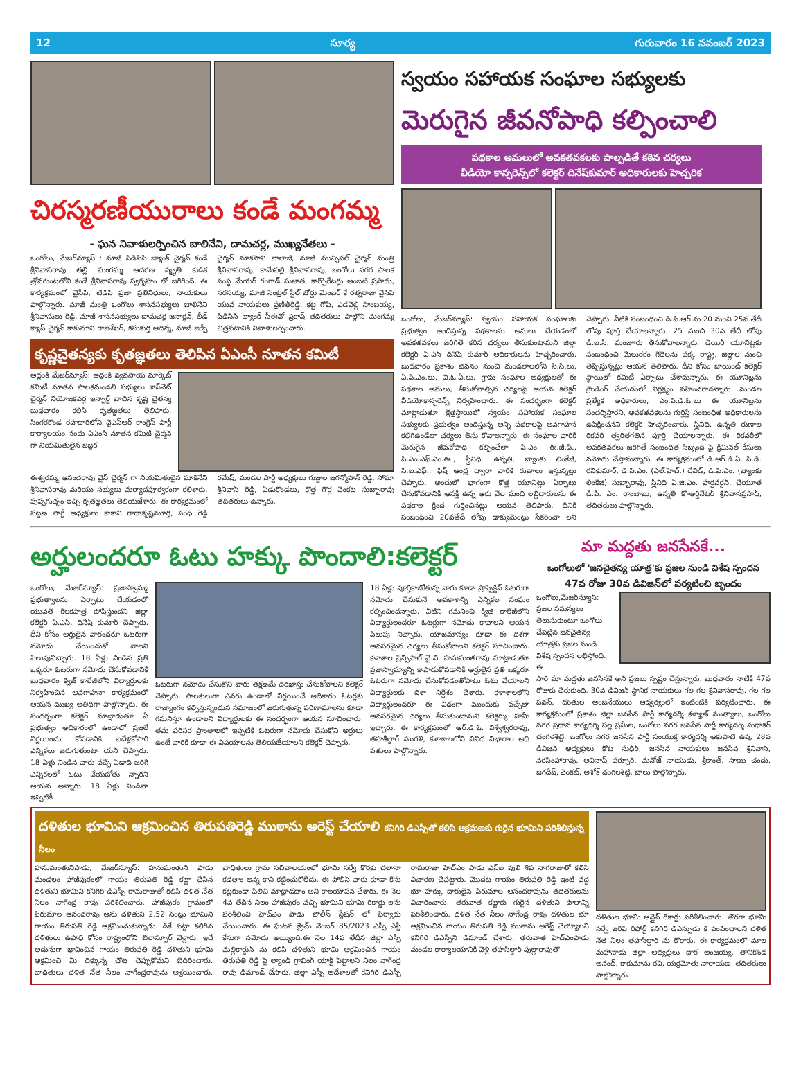12 సూర్య గురువారం 16 నవంబర్ 2023
చిరస్మరణీయురాలు కండే మంగమ్మ
- ఘన నివాళులర్పించిన బాలినేని, దామచర్ల, ముఖ్యనేతలు -
ఒంగోలు, మేజర్‌న్యూస్ : మాజీ పిడిసిసి బ్యాంక్ చైర్మన్ కండే శ్రీనివాసరావు తల్లి మంగమ్మ ఆదరణ స్మృతి కుడిక త్రోవగుంటలోని కండే శ్రీనివాసరావు స్వగృహం లో జరిగింది. ఈ కార్యక్రమంలో వైసీపి, టిడిపి ప్రజా ప్రతినిధులు, నాయకులు పాల్గొన్నారు. మాజీ మంత్రి ఒంగోలు శాసనసభ్యులు బాలినేని శ్రీనివాసులు రెడ్డి, మాజీ శాసనసభ్యులు దామచర్ల జనార్ధన్, లీడ్ క్యాప్ చైర్మన్ కాకుమాని రాజశేఖర్, కసుకుర్తి ఆదిన్న, మాజీ జడ్పీ చైర్మన్ నూకసాని బాలాజీ, మాజీ మున్సిపల్ చైర్మన్ మంత్రి శ్రీనివాసరావు, కామేపల్లి శ్రీనివాసరావు, ఒంగోలు నగర పాలక సంస్థ మేయర్ గంగాడ్ సుజాత, కార్పొరేటర్లు అంబటి ప్రసాదు, నరసయ్య, మాజీ సెంట్రల్ స్టీల్ బోర్డు మెంబర్ కే రత్నరాజు వైసిపి యువ నాయకులు ప్రణీత్‌రెడ్డి, కట్ట గోపి, ఎడవెల్లి సాంబయ్య, పిడిసిసి బ్యాంక్ సీఈవో ప్రకాష్ తదితరులు పాల్గొని మంగమ్మ చిత్రపటానికి నివాళులర్పించారు.
కృష్ణచైతన్యకు కృతజ్ఞతలు తెలిపిన ఏఎంసీ నూతన కమిటీ
అద్దంకి మేజర్‌న్యూస్: అద్దంకి వ్యవసాయ మార్కెట్ కమిటీ నూతన పాలకమండలి సభ్యులు శాప్‌నెట్ చైర్మన్ నియోజకవర్గ ఇన్చార్జ్ బాచిన కృష్ణ చైతన్య బుధవారం కలిసి కృతజ్ఞతలు తెలిపారు. సింగరకొండ రహదారిలోని వైఎస్ఆర్ కాంగ్రెస్ పార్టీ కార్యాలయం నందు ఏఎంసి నూతన కమిటీ చైర్మన్ గా నియమితులైన జజ్జర
ఈశ్వరమ్మ ఆనందరావు వైస్ చైర్మన్ గా నియమితులైన మాకినేని శ్రీనివాసరావు మరియు సభ్యులు మర్యాదపూర్వకంగా కలిశారు. పుష్పగుచ్ఛం ఇచ్చి కృతజ్ఞతలు తెలియజేశారు. ఈ కార్యక్రమంలో పట్టణ పార్టీ అధ్యక్షులు కాకాని రాధాకృష్ణమూర్తి, సంధి రెడ్డి రమేష్, మండల పార్టీ అధ్యక్షులు గుజ్జుల జగన్మోహన్ రెడ్డి, సోమా శ్రీనివాస్ రెడ్డి, ఏడుకొండలు, కొత్త గొర్ల వెంకట సుబ్బారావు తదితరులు ఉన్నారు.
స్వయం సహాయక సంఘాల సభ్యులకు
మెరుగైన జీవనోపాధి కల్పించాలి
పథకాల అమలులో అవకతవకలకు పాల్పడితే కఠిన చర్యలు
వీడియో కాన్ఫరెన్స్‌లో కలెక్టర్ దినేష్‌కుమార్ అధికారులకు హెచ్చరిక
ఒంగోలు, మేజర్‌న్యూస్: స్వయం సహాయక సంఘాలకు ప్రభుత్వం అందిస్తున్న పథకాలను అమలు చేయడంలో అవకతవకలు జరిగితే కఠిన చర్యలు తీసుకుంటామని జిల్లా కలెక్టర్ ఏ.ఎస్ దినేష్ కుమార్ అధికారులను హెచ్చరించారు. బుధవారం ప్రకాశం భవనం నుంచి మండలాలలోని సి.సి.లు, ఏ.పి.ఎం.లు, వి.ఓ.ఏ.లు, గ్రామ సంఘాల అధ్యక్షులతో ఈ పథకాల అమలు, తీసుకోవాల్సిన చర్యలపై ఆయన కలెక్టర్ వీడియోకాన్ఫరెన్స్ నిర్వహించారు. ఈ సందర్భంగా కలెక్టర్ మాట్లాడుతూ క్షేత్రస్థాయిలో స్వయం సహాయక సంఘాల సభ్యులకు ప్రభుత్వం అందిస్తున్న అన్ని పథకాలపై అవగాహన కలిగిఉండేలా చర్యలు తీసు కోవాలన్నారు. ఈ సంఘాల వారికి మెరుగైన జీవనోపాధి కల్పించేలా పి.ఎం ఈ.జీ.పి., పి.ఎం.ఎఫ్.ఎం.ఈ., స్త్రీనిధి, ఉన్నతి, బ్యాంకు లింకేజీ, సి.ఐ.ఎఫ్., ఫిష్ ఆంధ్ర ద్వారా వారికి రుణాలు ఇస్తున్నట్లు చెప్పారు. అందులో భాగంగా కొత్త యూనిట్లు ఏర్పాటు చేసుకోవడానికి ఆసక్తి ఉన్న ఆరు వేల మంది లబ్ధిదారులను ఈ పథకాల క్రింద గుర్తించినట్లు ఆయన తెలిపారు. దీనికి సంబంధించి 20వతేదీ లోపు డాక్యుమెంట్లు సేకరించా లని చెప్పారు. వీటికి సంబంధించి డి.పి.ఆర్.ను 20 నుంచి 25వ తేదీ లోపు పూర్తి చేయాలన్నారు. 25 నుంచి 30వ తేదీ లోపు డి.ఐ.సి. మంజూరు తీసుకోవాలన్నారు. డెయిరీ యూనిట్లకు సంబంధించి మేలురకం గేదెలను పక్క రాష్ట్ర, జిల్లాల నుంచి తెప్పిస్తున్నట్లు ఆయన తెలిపారు. దీని కోసం జాయింట్ కలెక్టర్ స్థాయిలో కమిటీ ఏర్పాటు చేశామన్నారు. ఈ యూనిట్లను గ్రౌండింగ్ చేయడంలో నిర్లక్ష్యం వహించరాదన్నారు. మండల ప్రత్యేక అధికారులు, ఎం.పి.డి.ఓ.లు ఈ యూనిట్లను సందర్శిస్తారని, అవకతవకలను గుర్తిస్తే సంబంధిత అధికారులను ఉపేక్షించనని కలెక్టర్ హెచ్చరించారు. స్త్రీనిధి, ఉన్నతి రుణాల రికవరీ త్వరితగతిన పూర్తి చేయాలన్నారు. ఈ రికవరీలో అవకతవకలు జరిగితే సంబంధిత సిబ్బంది పై క్రిమినల్ కేసులు నమోదు చేస్తామన్నారు. ఈ కార్యక్రమంలో డి.ఆర్.డి.ఏ. పి.డి. రవికుమార్, డి.పి.ఎం. (ఎల్.హెచ్.) దేవిడ్, డి.పి.ఎం. (బ్యాంకు లింకేజి) సుబ్బారావు, స్త్రీనిధి ఏ.జి.ఎం. హర్షవర్ధన్, చేయూత డి.పి. ఎం. రాంబాబు, ఉన్నతి కో-ఆర్డినేటర్ శ్రీనివాసప్రసాద్, తదితరులు పాల్గొన్నారు.
అర్హులందరూ ఓటు హక్కు పొందాలి:కలెక్టర్
ఒంగోలు, మేజర్‌న్యూస్: ప్రజాస్వామ్య ప్రభుత్వాలను ఏర్పాటు చేయడంలో యువతే కీలకపాత్ర పోషిస్తుందని జిల్లా కలెక్టర్ ఏ.ఎస్. దినేష్ కుమార్ చెప్పారు. దీని కోసం అర్హులైన వారందరూ ఓటరుగా నమోదు చేయించుకో వాలని పిలుపునిచ్చారు. 18 ఏళ్లు నిండిన ప్రతి ఒక్కరూ ఓటరుగా నమోదు చేసుకోవడానికి బుధవారం క్విజ్ కాలేజీలోని విద్యార్థులకు నిర్వహించిన అవగాహనా కార్యక్రమంలో ఆయన ముఖ్య అతిథిగా పాల్గొన్నారు. ఈ సందర్భంగా కలెక్టర్ మాట్లాడుతూ ఏ ప్రభుత్వం అధికారంలో ఉండాలో ప్రజలే నిర్ణయించు కోవడానికి ఐదేళ్లకోసారి ఎన్నికలు జరుగుతుంటా యని చెప్పారు. 18 ఏళ్లు నిండిన వారు వచ్చే ఏడాది జరిగే ఎన్నికలలో ఓటు వేయబోతు న్నారని ఆయన అన్నారు. 18 ఏళ్లు నిండినా ఇప్పటికీ
ఓటరుగా నమోదు చేసుకొని వారు తక్షణమే దరఖాస్తు చేసుకోవాలని కలెక్టర్ చెప్పారు. పాలకులుగా ఎవరు ఉండాలో నిర్ణయించే అధికారం ఓటర్లకు రాజ్యాంగం కల్పిస్తున్నందున సమాజంలో జరుగుతున్న పరిణామాలను కూడా గమనిస్తూ ఉండాలని విద్యార్థులకు ఈ సందర్భంగా ఆయన సూచించారు. తమ పరిసర ప్రాంతాలలో ఇప్పటికీ ఓటరుగా నమోదు చేసుకోని అర్హులు ఉంటే వారికి కూడా ఈ విషయాలను తెలియజేయాలని కలెక్టర్ చెప్పారు.
18 ఏళ్లు పూర్తికాబోతున్న వారు కూడా ప్రొస్పెక్టివ్ ఓటరుగా నమోదు చేసుకునే అవకాశాన్ని ఎన్నికల సంఘం కల్పించిందన్నారు. వీటిని గమనించి క్విజ్ కాలేజీలోని విద్యార్థులందరూ ఓటర్లుగా నమోదు కావాలని ఆయన పిలుపు నిచ్చారు. యాజమాన్యం కూడా ఈ దిశగా అవసరమైన చర్యలు తీసుకోవాలని కలెక్టర్ సూచించారు. కళాశాల ప్రిన్సిపాల్ వై.వి. హనుమంతరావు మాట్లాడుతూ ప్రజాస్వామ్యాన్ని కాపాడుకోవడానికి అర్హులైన ప్రతి ఒక్కరూ ఓటరుగా నమోదు చేసుకోవడంతోపాటు ఓటు వేయాలని విద్యార్థులకు దిశా నిర్దేశం చేశారు. కళాశాలలోని విద్యార్థులందరూ ఈ విధంగా ముందుకు వచ్చేలా అవసరమైన చర్యలు తీసుకుంటామని కలెక్టర్కు హామీ ఇచ్చారు. ఈ కార్యక్రమంలో ఆర్.డి.ఓ. విశ్వేశ్వరరావు, తహశీల్దార్ మురళి, కళాశాలలోని వివిధ విభాగాల అధి పతులు పాల్గొన్నారు.
మా మద్దతు జనసేనకే...
ఒంగోలులో 'జనచైతన్య యాత్ర'కు ప్రజల నుండి విశేష స్పందన
47వ రోజు 30వ డివిజన్‌లో పర్యటించి బృందం
ఒంగోలు,మేజర్‌న్యూస్: ప్రజల సమస్యలు తెలుసుకుంటూ ఒంగోలు చేపట్టిన జనచైతన్య యాత్రకు ప్రజల నుండి విశేష స్పందన లభిస్తోంది. ఈ
సారి మా మద్దతు జనసేనకే అని ప్రజలు స్పష్టం చేస్తున్నారు. బుధవారం నాటికి 47వ రోజుకు చేరుకుంది. 30వ డివిజన్ స్థానిక నాయకులు గల గల శ్రీనివాసరావు, గల గల పవన్, దొంతుల ఆంజనేయులు ఆధ్వర్యంలో ఇంటింటికి పర్యటించారు. ఈ కార్యక్రమంలో ప్రకాశం జిల్లా జనసేన పార్టీ కార్యదర్శి కళ్యాణ్ ముత్యాలు, ఒంగోలు నగర ప్రధాన కార్యదర్శి పల్ల ప్రమీల, ఒంగోలు నగర జనసేన పార్టీ కార్యదర్శి సుధాకర్ చంగళశెట్టి, ఒంగోలు నగర జనసేన పార్టీ సంయుక్త కార్యదర్శి ఆకుపాటి ఉష, 28వ డివిజన్ అధ్యక్షులు కోట సుధీర్, జనసేన నాయకులు జనసేవ శ్రీనివాస్, నరసింహారావు, అవినాష్ పర్చూరి, మనోజ్ నాయుడు, శ్రీకాంత్, సాయి చందు, జగదీష్, వెంకట్, అశోక్ చంగలశెట్టి, బాలు పాల్గొన్నారు.
దళితుల భూమిని ఆక్రమించిన తిరుపతిరెడ్డి ముఠాను అరెస్ట్ చేయాలి కనిగిరి డిఎస్పీతో కలిసి ఆక్రమణకు గురైన భూమిని పరిశీలిస్తున్న నీలం
హనుమంతునిపాడు, మేజర్‌న్యూస్: హనుమంతుని పాడు మండలం హాజీపురంలో గాయం తిరుపతి రెడ్డి కబ్జా చేసిన దళితుని భూమిని కనిగిరి డిఎస్పీ రామరాజుతో కలిసి దళిత నేత నీలం నాగేంద్ర రావు పరిశీలించారు. హాజీపురం గ్రామంలో పిరుమాల ఆనందరావు అను దళితుని 2.52 సెంట్లు భూమిని గాయం తిరుపతి రెడ్డి ఆక్రమించుకున్నాడు. డికే పట్టా కలిగిన దళితులు ఉపాధి కోసం రాష్ట్రంలోని బిలాస్పూర్ వెళ్లారు. ఇదే అదునుగా భావించిన గాయం తిరుపతి రెడ్డి దళితుని భూమి ఆక్రమించి మీ దిక్కున్న చోట చెప్పుకోమని బెదిరించారు. బాధితులు దళిత నేత నీలం నాగేంద్రరావును ఆశ్రయించారు. బాధితులు గ్రామ సచివాలయంలో భూమి సర్వే కొరకు చలానా కడతాం అన్న కానీ కట్టించుకోలేదు. ఈ పోలీస్ వారు కూడా కేసు కట్టకుండా పిలిచి మాట్లాడదాం అని కాలయాపన చేశారు. ఈ నెల 4వ తేదీన నీలం హాజీపురం వచ్చి భూమిని భూమి రికార్డు లను పరిశీలించి హెచ్‌ఎం పాడు పోలీస్ స్టేషన్ లో ఫిర్యాదు చేయించారు. ఈ ఘటన క్రైమ్ నెంబర్ 85/2023 ఎస్సీ ఎస్టీ కేసుగా నమోదు అయ్యింది.ఈ నెల 14వ తేదీన జిల్లా ఎస్పీ మల్లికార్జున్ ను కలిసి దళితుని భూమి ఆక్రమించిన గాయం తిరుపతి రెడ్డి పై ల్యాండ్ గ్రాబింగ్ యాక్ట్ పెట్టాలని నీలం నాగేంద్ర రావు డిమాండ్ చేసారు. జిల్లా ఎస్పీ ఆదేశాలతో కనిగిరి డిఎస్పీ రామరాజు హెచ్‌ఎం పాడు ఎస్ఐ పులి శివ నాగరాజుతో కలిసి విచారణ చేపట్టారు. మొదట గాయం తిరుపతి రెడ్డి ఇంటి వద్ద భూ హక్కు దారులైన పిరుమాల ఆనందరావును తదితరులను విచారించారు. తరువాత కబ్జాకు గురైన దళితుని పొలాన్ని పరిశీలించారు. దళిత నేత నీలం నాగేంద్ర రావు దళితుల భూ ఆక్రమించిన గాయం తిరుపతి రెడ్డి ముఠాను అరెస్ట్ చెయ్యాలని కనిగిరి డిఎస్పీని డిమాండ్ చేశారు. తరువాత హెచ్‌ఎంపాడు మండల కార్యాలయానికి వెళ్లి తహసీల్దార్ పుల్లారావుతో
దళితుల భూమి ఆన్లైన్ రికార్డు పరిశీలించారు. తొరగా భూమి సర్వే జరిపి రిపోర్ట్ కనిగిరి డిఎస్పుడు కి పంపించాలని దళిత నేత నీలం తహసీల్దార్ ను కోరారు. ఈ కార్యక్రమంలో మాల మహానాడు జిల్లా అధ్యక్షులు దార అంజయ్య, తానికొండ ఆనంద్, కాకుమాను రవి, యర్రమోతు నారాయణ, తదితరులు పాల్గొన్నారు.